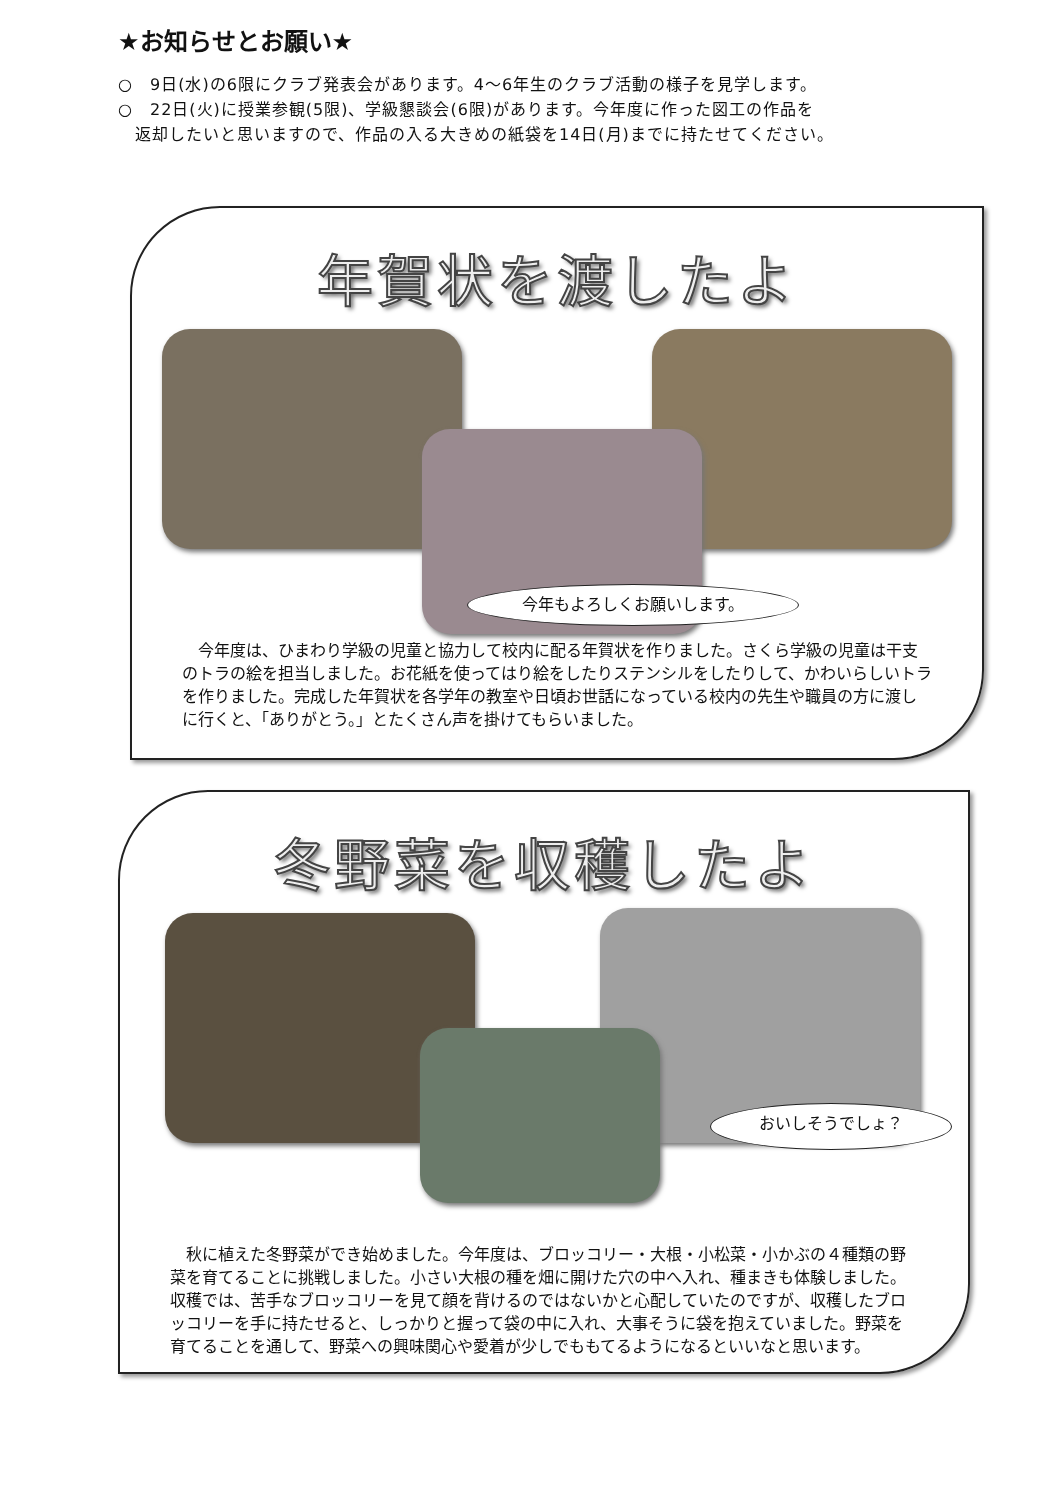★お知らせとお願い★
○　9日(水)の6限にクラブ発表会があります。4～6年生のクラブ活動の様子を見学します。
○　22日(火)に授業参観(5限)、学級懇談会(6限)があります。今年度に作った図工の作品を
　返却したいと思いますので、作品の入る大きめの紙袋を14日(月)までに持たせてください。
年賀状を渡したよ
今年もよろしくお願いします。
今年度は、ひまわり学級の児童と協力して校内に配る年賀状を作りました。さくら学級の児童は干支のトラの絵を担当しました。お花紙を使ってはり絵をしたりステンシルをしたりして、かわいらしいトラを作りました。完成した年賀状を各学年の教室や日頃お世話になっている校内の先生や職員の方に渡しに行くと、「ありがとう。」とたくさん声を掛けてもらいました。
冬野菜を収穫したよ
おいしそうでしょ？
秋に植えた冬野菜ができ始めました。今年度は、ブロッコリー・大根・小松菜・小かぶの４種類の野菜を育てることに挑戦しました。小さい大根の種を畑に開けた穴の中へ入れ、種まきも体験しました。収穫では、苦手なブロッコリーを見て顔を背けるのではないかと心配していたのですが、収穫したブロッコリーを手に持たせると、しっかりと握って袋の中に入れ、大事そうに袋を抱えていました。野菜を育てることを通して、野菜への興味関心や愛着が少しでももてるようになるといいなと思います。